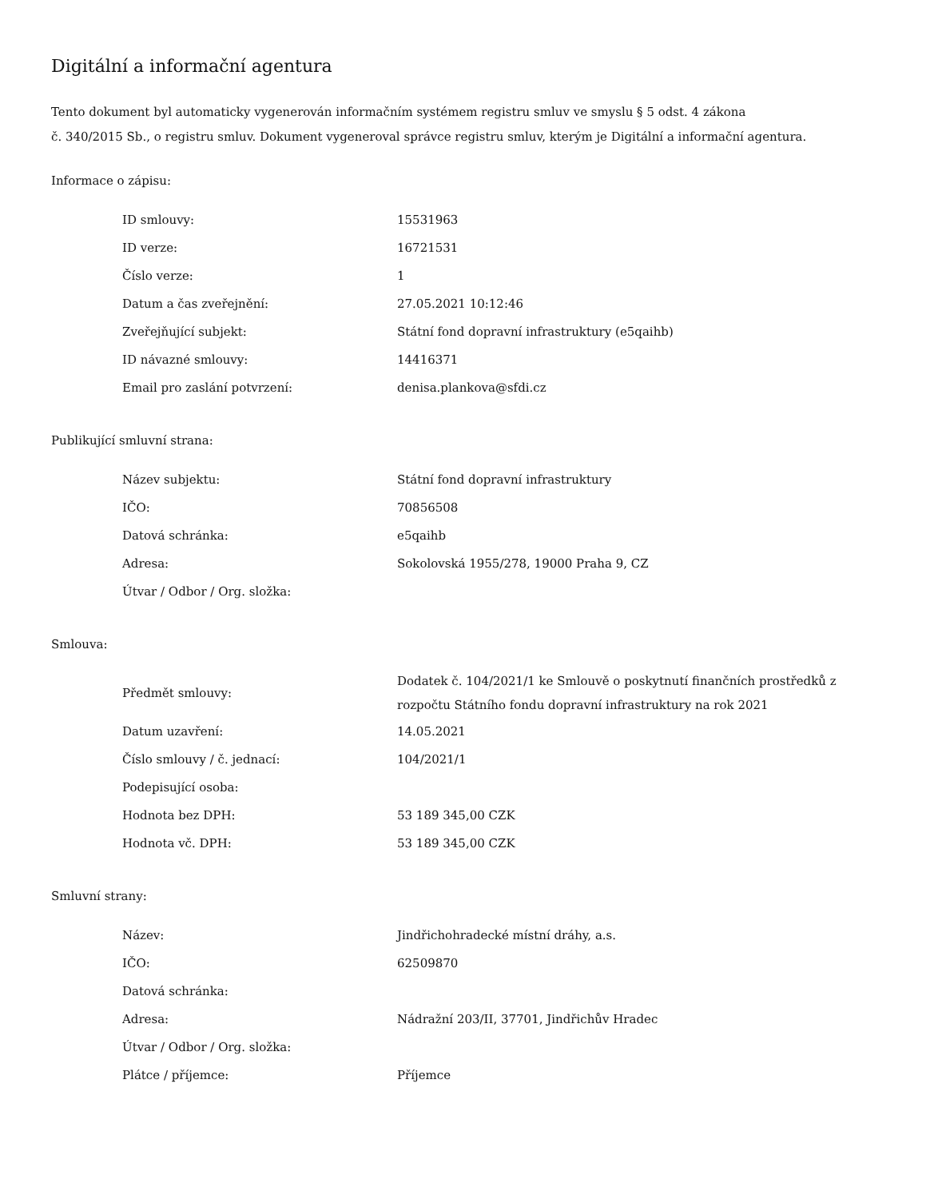Digitální a informační agentura
Tento dokument byl automaticky vygenerován informačním systémem registru smluv ve smyslu § 5 odst. 4 zákona
č. 340/2015 Sb., o registru smluv. Dokument vygeneroval správce registru smluv, kterým je Digitální a informační agentura.
Informace o zápisu:
| ID smlouvy: | 15531963 |
| ID verze: | 16721531 |
| Číslo verze: | 1 |
| Datum a čas zveřejnění: | 27.05.2021 10:12:46 |
| Zveřejňující subjekt: | Státní fond dopravní infrastruktury (e5qaihb) |
| ID návazné smlouvy: | 14416371 |
| Email pro zaslání potvrzení: | denisa.plankova@sfdi.cz |
Publikující smluvní strana:
| Název subjektu: | Státní fond dopravní infrastruktury |
| IČO: | 70856508 |
| Datová schránka: | e5qaihb |
| Adresa: | Sokolovská 1955/278, 19000 Praha 9, CZ |
| Útvar / Odbor / Org. složka: | |
Smlouva:
| Předmět smlouvy: | Dodatek č. 104/2021/1 ke Smlouvě o poskytnutí finančních prostředků z rozpočtu Státního fondu dopravní infrastruktury na rok 2021 |
| Datum uzavření: | 14.05.2021 |
| Číslo smlouvy / č. jednací: | 104/2021/1 |
| Podepisující osoba: | |
| Hodnota bez DPH: | 53 189 345,00 CZK |
| Hodnota vč. DPH: | 53 189 345,00 CZK |
Smluvní strany:
| Název: | Jindřichohradecké místní dráhy, a.s. |
| IČO: | 62509870 |
| Datová schránka: | |
| Adresa: | Nádražní 203/II, 37701, Jindřichův Hradec |
| Útvar / Odbor / Org. složka: | |
| Plátce / příjemce: | Příjemce |